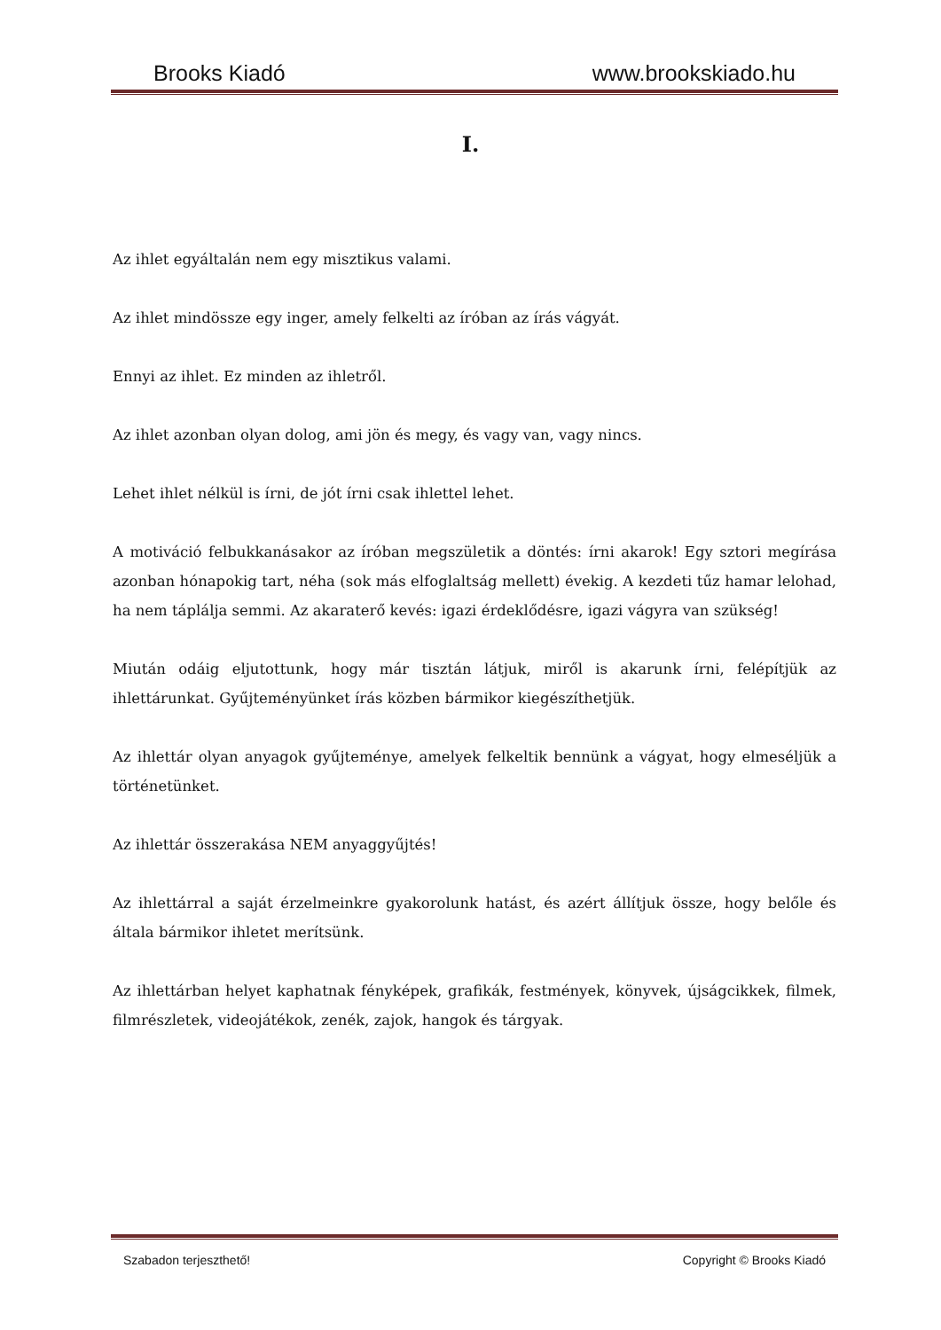Brooks Kiadó www.brookskiado.hu
I.
Az ihlet egyáltalán nem egy misztikus valami.
Az ihlet mindössze egy inger, amely felkelti az íróban az írás vágyát.
Ennyi az ihlet. Ez minden az ihletről.
Az ihlet azonban olyan dolog, ami jön és megy, és vagy van, vagy nincs.
Lehet ihlet nélkül is írni, de jót írni csak ihlettel lehet.
A motiváció felbukkanásakor az íróban megszületik a döntés: írni akarok! Egy sztori megírása azonban hónapokig tart, néha (sok más elfoglaltság mellett) évekig. A kezdeti tűz hamar lelohad, ha nem táplálja semmi. Az akaraterő kevés: igazi érdeklődésre, igazi vágyra van szükség!
Miután odáig eljutottunk, hogy már tisztán látjuk, miről is akarunk írni, felépítjük az ihlettárunkat. Gyűjteményünket írás közben bármikor kiegészíthetjük.
Az ihlettár olyan anyagok gyűjteménye, amelyek felkeltik bennünk a vágyat, hogy elmeséljük a történetünket.
Az ihlettár összerakása NEM anyaggyűjtés!
Az ihlettárral a saját érzelmeinkre gyakorolunk hatást, és azért állítjuk össze, hogy belőle és általa bármikor ihletet merítsünk.
Az ihlettárban helyet kaphatnak fényképek, grafikák, festmények, könyvek, újságcikkek, filmek, filmrészletek, videojátékok, zenék, zajok, hangok és tárgyak.
Szabadon terjeszthető! Copyright © Brooks Kiadó